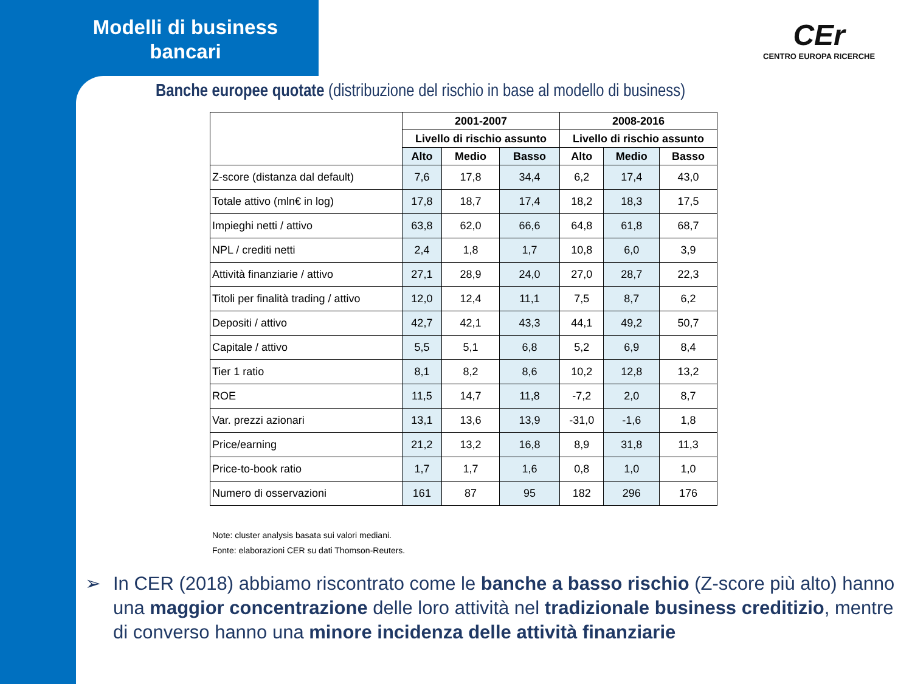Modelli di business bancari
CEr
CENTRO EUROPA RICERCHE
Banche europee quotate (distribuzione del rischio in base al modello di business)
| | 2001-2007 | | | 2008-2016 | | |
| --- | --- | --- | --- | --- | --- | --- |
| | Livello di rischio assunto | | | Livello di rischio assunto | | |
| | Alto | Medio | Basso | Alto | Medio | Basso |
| Z-score (distanza dal default) | 7,6 | 17,8 | 34,4 | 6,2 | 17,4 | 43,0 |
| Totale attivo (mln€ in log) | 17,8 | 18,7 | 17,4 | 18,2 | 18,3 | 17,5 |
| Impieghi netti / attivo | 63,8 | 62,0 | 66,6 | 64,8 | 61,8 | 68,7 |
| NPL / crediti netti | 2,4 | 1,8 | 1,7 | 10,8 | 6,0 | 3,9 |
| Attività finanziarie / attivo | 27,1 | 28,9 | 24,0 | 27,0 | 28,7 | 22,3 |
| Titoli per finalità trading / attivo | 12,0 | 12,4 | 11,1 | 7,5 | 8,7 | 6,2 |
| Depositi / attivo | 42,7 | 42,1 | 43,3 | 44,1 | 49,2 | 50,7 |
| Capitale / attivo | 5,5 | 5,1 | 6,8 | 5,2 | 6,9 | 8,4 |
| Tier 1 ratio | 8,1 | 8,2 | 8,6 | 10,2 | 12,8 | 13,2 |
| ROE | 11,5 | 14,7 | 11,8 | -7,2 | 2,0 | 8,7 |
| Var. prezzi azionari | 13,1 | 13,6 | 13,9 | -31,0 | -1,6 | 1,8 |
| Price/earning | 21,2 | 13,2 | 16,8 | 8,9 | 31,8 | 11,3 |
| Price-to-book ratio | 1,7 | 1,7 | 1,6 | 0,8 | 1,0 | 1,0 |
| Numero di osservazioni | 161 | 87 | 95 | 182 | 296 | 176 |
Note: cluster analysis basata sui valori mediani.
Fonte: elaborazioni CER su dati Thomson-Reuters.
➢ In CER (2018) abbiamo riscontrato come le banche a basso rischio (Z-score più alto) hanno una maggior concentrazione delle loro attività nel tradizionale business creditizio, mentre di converso hanno una minore incidenza delle attività finanziarie